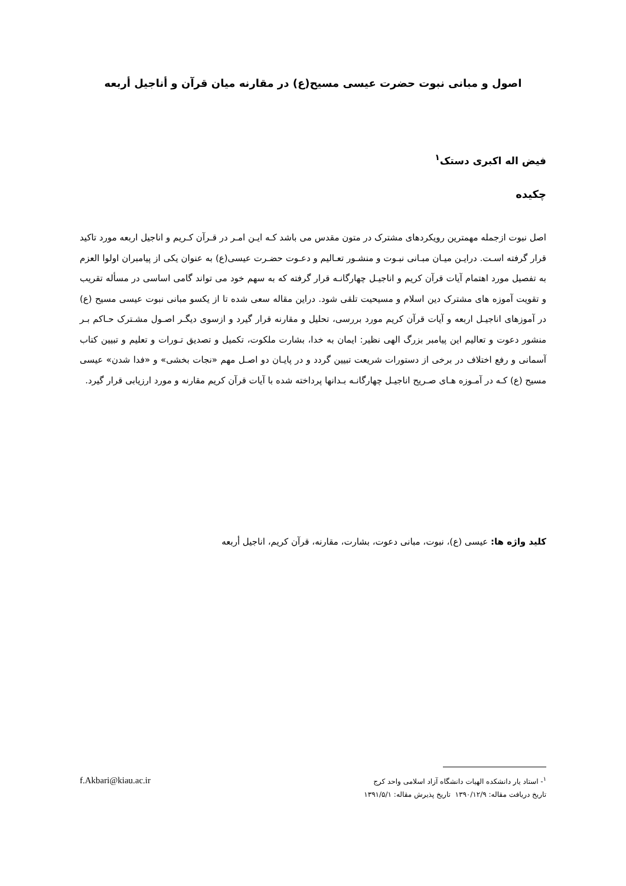اصول و مبانی نبوت حضرت عیسی مسیح(ع) در مقارنه میان قرآن و أناجیل أربعه
فیض اله اکبری دستک<sup>۱</sup>
چکیده
اصل نبوت ازجمله مهمترین رویکردهای مشترک در متون مقدس می باشد کـه ایـن امـر در قـرآن کـریم و اناجیل اربعه مورد تاکید قرار گرفته اسـت. درایـن میـان مبـانی نبـوت و منشـور تعـالیم و دعـوت حضـرت عیسی(ع) به عنوان یکی از پیامبران اولوا العزم به تفصیل مورد اهتمام آیات قرآن کریم و اناجیـل چهارگانـه قرار گرفته که به سهم خود می تواند گامی اساسی در مسأله تقریب و تقویت آموزه های مشترک دین اسلام و مسیحیت تلقی شود. دراین مقاله سعی شده تا از یکسو مبانی نبوت عیسی مسیح (ع) در آموزهای اناجیـل اربعه و آیات قرآن کریم مورد بررسی، تحلیل و مقارنه قرار گیرد و ازسوی دیگـر اصـول مشـترک حـاکم بـر منشور دعوت و تعالیم این پیامبر بزرگ الهی نظیر: ایمان به خدا، بشارت ملکوت، تکمیل و تصدیق تـورات و تعلیم و تبیین کتاب آسمانی و رفع اختلاف در برخی از دستورات شریعت تبیین گردد و در پایـان دو اصـل مهم «نجات بخشی» و «فدا شدن» عیسی مسیح (ع) کـه در آمـوزه هـای صـریح اناجیـل چهارگانـه بـدانها پرداخته شده با آیات قرآن کریم مقارنه و مورد ارزیابی قرار گیرد.
کلید واژه ها: عیسی (ع)، نبوت، مبانی دعوت، بشارت، مقارنه، قرآن کریم، اناجیل أربعه
<sup>۱</sup>- استاد یار دانشکده الهیات دانشگاه آزاد اسلامی واحد کرج f.Akbari@kiau.ac.ir
تاریخ دریافت مقاله: ۱۳۹۰/۱۲/۹ تاریخ پذیرش مقاله: ۱۳۹۱/۵/۱